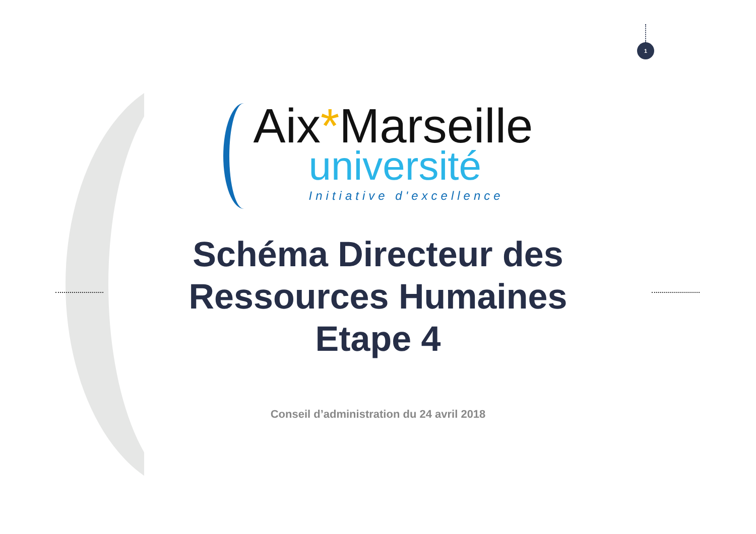1
Aix*Marseille
université
Initiative d'excellence
Schéma Directeur des
Ressources Humaines
Etape 4
Conseil d’administration du 24 avril 2018